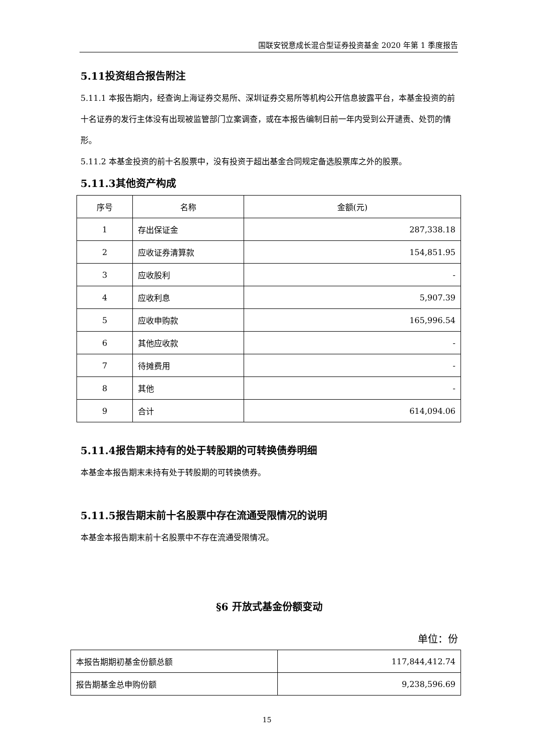国联安锐意成长混合型证券投资基金 2020 年第 1 季度报告
5.11投资组合报告附注
5.11.1 本报告期内，经查询上海证券交易所、深圳证券交易所等机构公开信息披露平台，本基金投资的前十名证券的发行主体没有出现被监管部门立案调查，或在本报告编制日前一年内受到公开谴责、处罚的情形。
5.11.2 本基金投资的前十名股票中，没有投资于超出基金合同规定备选股票库之外的股票。
5.11.3其他资产构成
| 序号 | 名称 | 金额(元) |
| --- | --- | --- |
| 1 | 存出保证金 | 287,338.18 |
| 2 | 应收证券清算款 | 154,851.95 |
| 3 | 应收股利 | - |
| 4 | 应收利息 | 5,907.39 |
| 5 | 应收申购款 | 165,996.54 |
| 6 | 其他应收款 | - |
| 7 | 待摊费用 | - |
| 8 | 其他 | - |
| 9 | 合计 | 614,094.06 |
5.11.4报告期末持有的处于转股期的可转换债券明细
本基金本报告期末未持有处于转股期的可转换债券。
5.11.5报告期末前十名股票中存在流通受限情况的说明
本基金本报告期末前十名股票中不存在流通受限情况。
§6 开放式基金份额变动
单位：份
| 本报告期期初基金份额总额 | 117,844,412.74 |
| 报告期基金总申购份额 | 9,238,596.69 |
15